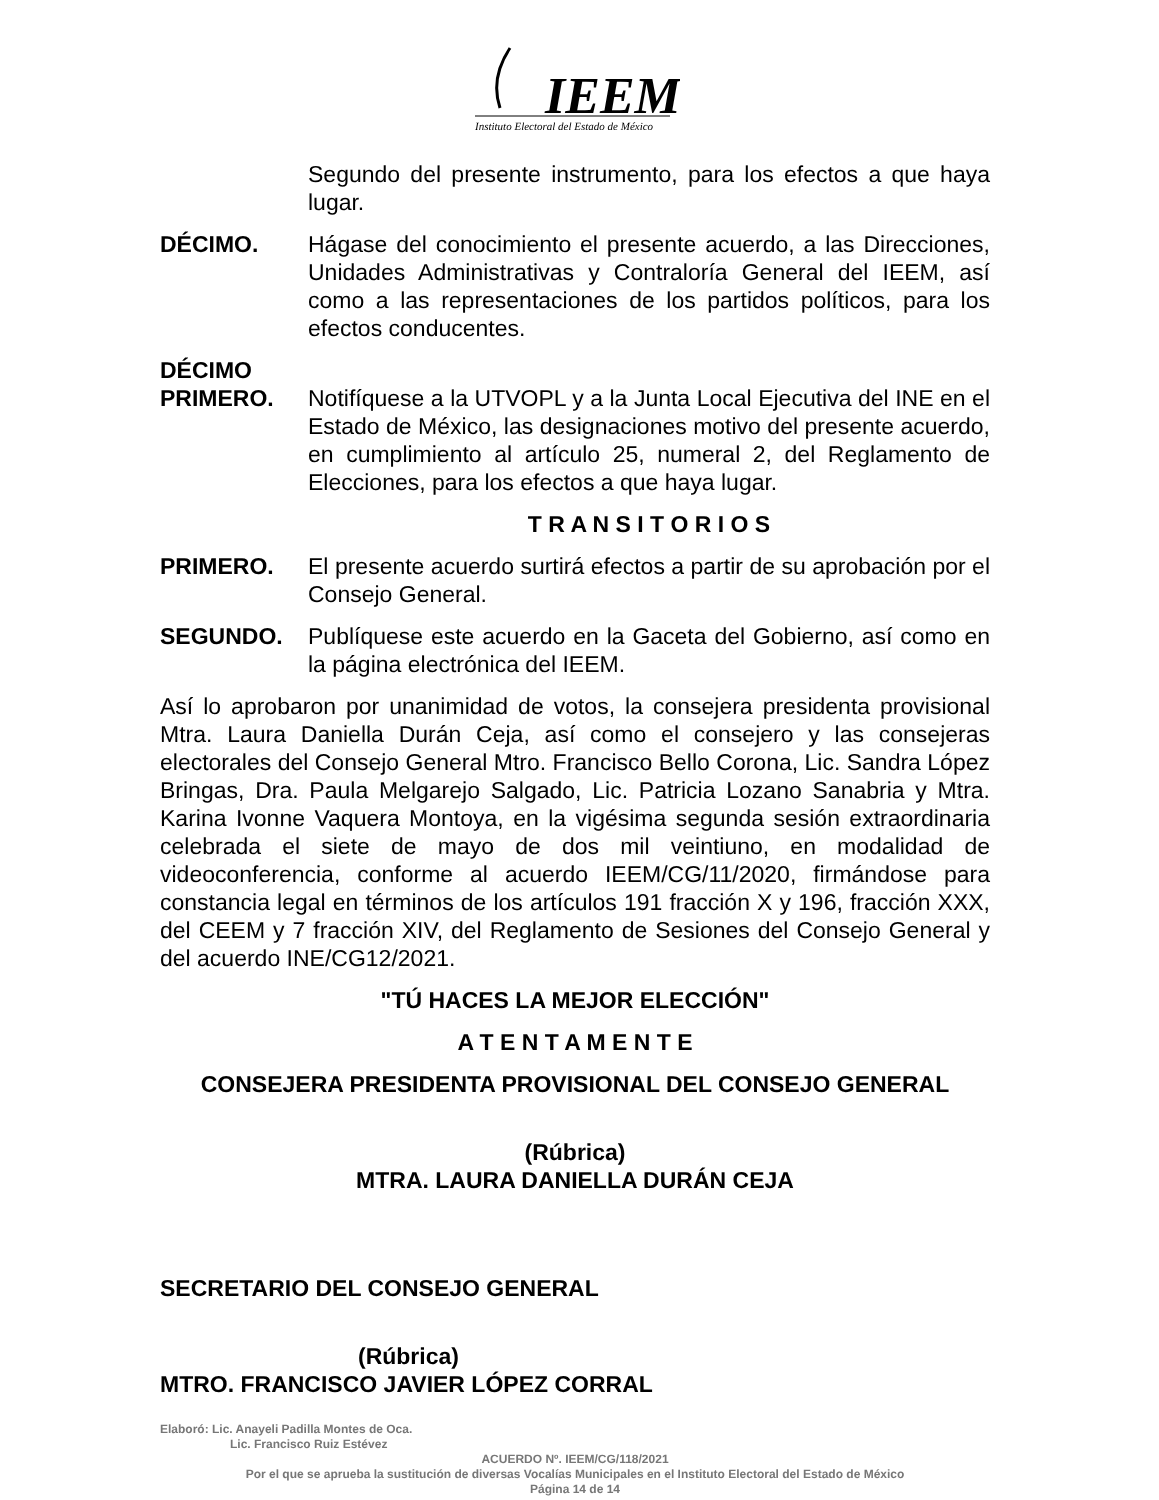IEEM
Instituto Electoral del Estado de México
Segundo del presente instrumento, para los efectos a que haya lugar.
DÉCIMO. Hágase del conocimiento el presente acuerdo, a las Direcciones, Unidades Administrativas y Contraloría General del IEEM, así como a las representaciones de los partidos políticos, para los efectos conducentes.
DÉCIMO
PRIMERO.
Notifíquese a la UTVOPL y a la Junta Local Ejecutiva del INE en el Estado de México, las designaciones motivo del presente acuerdo, en cumplimiento al artículo 25, numeral 2, del Reglamento de Elecciones, para los efectos a que haya lugar.
T R A N S I T O R I O S
PRIMERO. El presente acuerdo surtirá efectos a partir de su aprobación por el Consejo General.
SEGUNDO. Publíquese este acuerdo en la Gaceta del Gobierno, así como en la página electrónica del IEEM.
Así lo aprobaron por unanimidad de votos, la consejera presidenta provisional Mtra. Laura Daniella Durán Ceja, así como el consejero y las consejeras electorales del Consejo General Mtro. Francisco Bello Corona, Lic. Sandra López Bringas, Dra. Paula Melgarejo Salgado, Lic. Patricia Lozano Sanabria y Mtra. Karina Ivonne Vaquera Montoya, en la vigésima segunda sesión extraordinaria celebrada el siete de mayo de dos mil veintiuno, en modalidad de videoconferencia, conforme al acuerdo IEEM/CG/11/2020, firmándose para constancia legal en términos de los artículos 191 fracción X y 196, fracción XXX, del CEEM y 7 fracción XIV, del Reglamento de Sesiones del Consejo General y del acuerdo INE/CG12/2021.
"TÚ HACES LA MEJOR ELECCIÓN"
A T E N T A M E N T E
CONSEJERA PRESIDENTA PROVISIONAL DEL CONSEJO GENERAL
(Rúbrica)
MTRA. LAURA DANIELLA DURÁN CEJA
SECRETARIO DEL CONSEJO GENERAL
(Rúbrica)
MTRO. FRANCISCO JAVIER LÓPEZ CORRAL
Elaboró: Lic. Anayeli Padilla Montes de Oca.
Lic. Francisco Ruiz Estévez
ACUERDO Nº. IEEM/CG/118/2021
Por el que se aprueba la sustitución de diversas Vocalías Municipales en el Instituto Electoral del Estado de México
Página 14 de 14